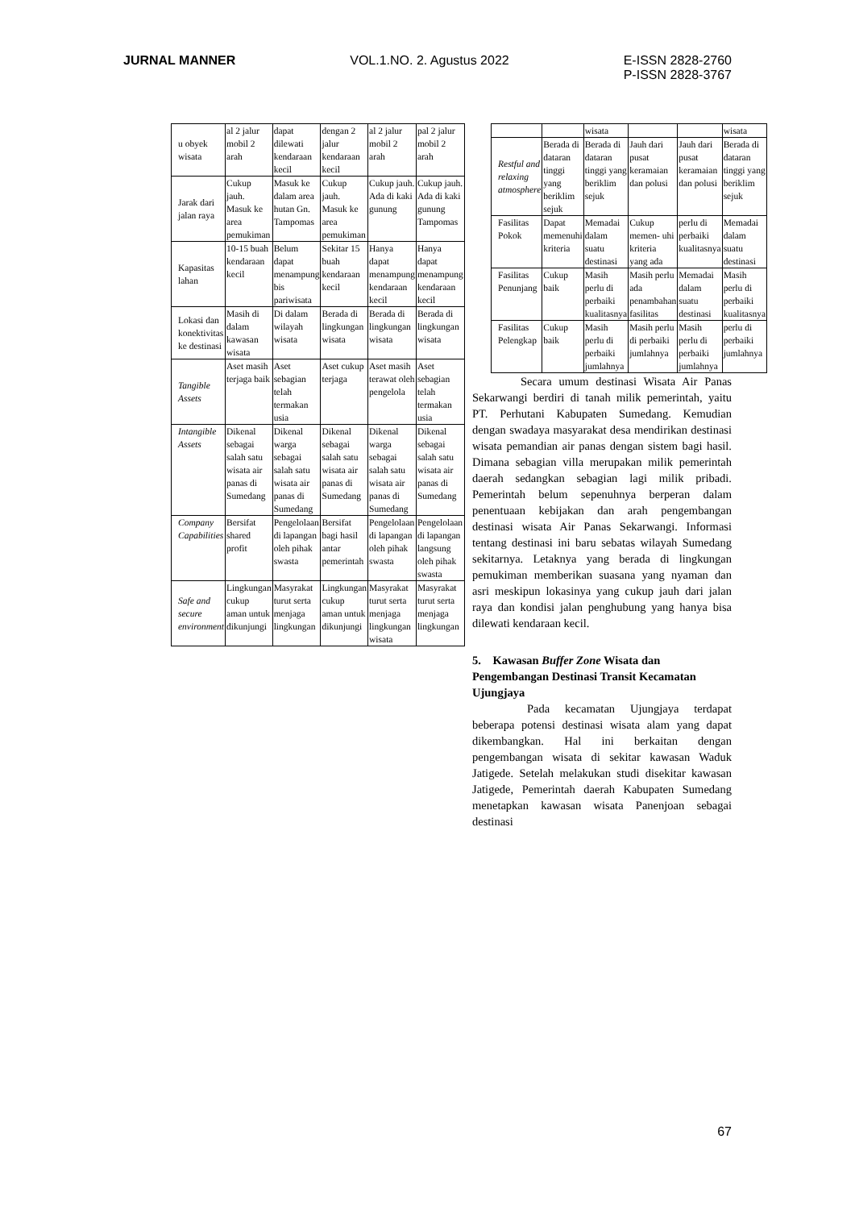JURNAL MANNER VOL.1.NO. 2. Agustus 2022 E-ISSN 2828-2760
P-ISSN 2828-3767
| u obyek wisata | al 2 jalur mobil 2 arah | dapat dilewati kendaraan kecil | dengan 2 jalur kendaraan kecil | al 2 jalur mobil 2 arah | pal 2 jalur mobil 2 arah |
| Jarak dari jalan raya | Cukup jauh. Masuk ke area pemukiman | Masuk ke dalam area hutan Gn. Tampomas | Cukup jauh. Masuk ke area pemukiman | Cukup jauh. Ada di kaki gunung | Cukup jauh. Ada di kaki gunung Tampomas |
| Kapasitas lahan | 10-15 buah kendaraan kecil | Belum dapat menampung bis pariwisata | Sekitar 15 buah kendaraan kecil | Hanya dapat menampung kendaraan kecil | Hanya dapat menampung kendaraan kecil |
| Lokasi dan konektivitas ke destinasi | Masih di dalam kawasan wisata | Di dalam wilayah wisata | Berada di lingkungan wisata | Berada di lingkungan wisata | Berada di lingkungan wisata |
| Tangible Assets | Aset masih terjaga baik | Aset sebagian telah termakan usia | Aset cukup terjaga | Aset masih terawat oleh pengelola | Aset sebagian telah termakan usia |
| Intangible Assets | Dikenal sebagai salah satu wisata air panas di Sumedang | Dikenal warga sebagai salah satu wisata air panas di Sumedang | Dikenal sebagai salah satu wisata air panas di Sumedang | Dikenal warga sebagai salah satu wisata air panas di Sumedang | Dikenal sebagai salah satu wisata air panas di Sumedang |
| Company Capabilities | Bersifat shared profit | Pengelolaan di lapangan oleh pihak swasta | Bersifat bagi hasil antar pemerintah | Pengelolaan di lapangan oleh pihak swasta | Pengelolaan di lapangan langsung oleh pihak swasta |
| Safe and secure environment | Lingkungan cukup aman untuk dikunjungi | Masyrakat turut serta menjaga lingkungan | Lingkungan cukup aman untuk dikunjungi | Masyrakat turut serta menjaga lingkungan wisata | Masyrakat turut serta menjaga lingkungan |
| | | wisata | | | wisata |
| Restful and relaxing atmosphere | Berada di dataran tinggi yang beriklim sejuk | Berada di dataran tinggi yang beriklim sejuk | Jauh dari pusat keramaian dan polusi | Jauh dari pusat keramaian dan polusi | Berada di dataran tinggi yang beriklim sejuk |
| Fasilitas Pokok | Dapat memenuhi kriteria | Memadai dalam suatu destinasi | Cukup memen- uhi kriteria yang ada | perlu di perbaiki kualitasnya | Memadai dalam suatu destinasi |
| Fasilitas Penunjang | Cukup baik | Masih perlu di perbaiki kualitasnya | Masih perlu ada penambahan fasilitas | Memadai dalam suatu destinasi | Masih perlu di perbaiki kualitasnya |
| Fasilitas Pelengkap | Cukup baik | Masih perlu di perbaiki jumlahnya | Masih perlu di perbaiki jumlahnya | Masih perlu di perbaiki jumlahnya | perlu di perbaiki jumlahnya |
Secara umum destinasi Wisata Air Panas Sekarwangi berdiri di tanah milik pemerintah, yaitu PT. Perhutani Kabupaten Sumedang. Kemudian dengan swadaya masyarakat desa mendirikan destinasi wisata pemandian air panas dengan sistem bagi hasil. Dimana sebagian villa merupakan milik pemerintah daerah sedangkan sebagian lagi milik pribadi. Pemerintah belum sepenuhnya berperan dalam penentuaan kebijakan dan arah pengembangan destinasi wisata Air Panas Sekarwangi. Informasi tentang destinasi ini baru sebatas wilayah Sumedang sekitarnya. Letaknya yang berada di lingkungan pemukiman memberikan suasana yang nyaman dan asri meskipun lokasinya yang cukup jauh dari jalan raya dan kondisi jalan penghubung yang hanya bisa dilewati kendaraan kecil.
5. Kawasan Buffer Zone Wisata dan Pengembangan Destinasi Transit Kecamatan Ujungjaya
Pada kecamatan Ujungjaya terdapat beberapa potensi destinasi wisata alam yang dapat dikembangkan. Hal ini berkaitan dengan pengembangan wisata di sekitar kawasan Waduk Jatigede. Setelah melakukan studi disekitar kawasan Jatigede, Pemerintah daerah Kabupaten Sumedang menetapkan kawasan wisata Panenjoan sebagai destinasi
67